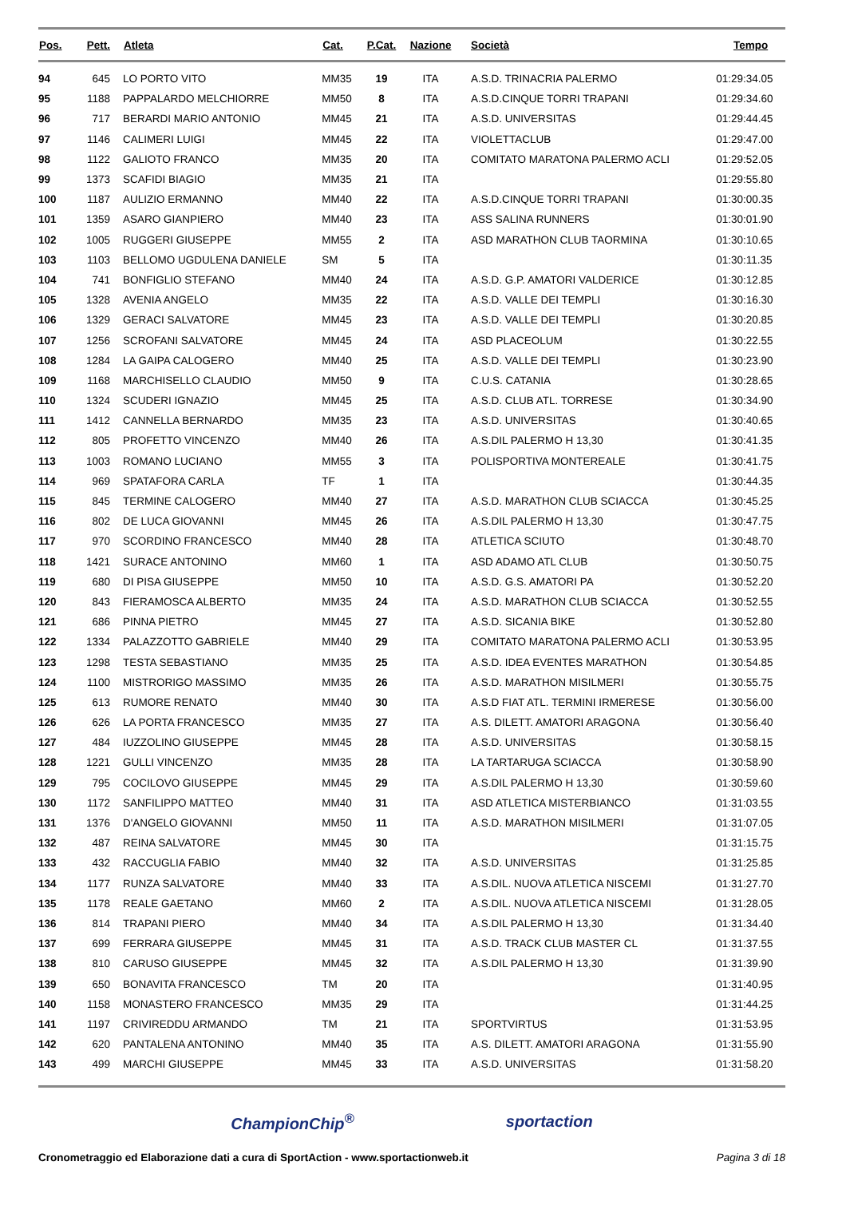| Pos. | Pett. | Atleta | Cat. | P.Cat. | Nazione | Società | Tempo |
| --- | --- | --- | --- | --- | --- | --- | --- |
| 94 | 645 | LO PORTO VITO | MM35 | 19 | ITA | A.S.D. TRINACRIA PALERMO | 01:29:34.05 |
| 95 | 1188 | PAPPALARDO MELCHIORRE | MM50 | 8 | ITA | A.S.D.CINQUE TORRI TRAPANI | 01:29:34.60 |
| 96 | 717 | BERARDI MARIO ANTONIO | MM45 | 21 | ITA | A.S.D. UNIVERSITAS | 01:29:44.45 |
| 97 | 1146 | CALIMERI LUIGI | MM45 | 22 | ITA | VIOLETTACLUB | 01:29:47.00 |
| 98 | 1122 | GALIOTO FRANCO | MM35 | 20 | ITA | COMITATO MARATONA PALERMO ACLI | 01:29:52.05 |
| 99 | 1373 | SCAFIDI BIAGIO | MM35 | 21 | ITA | | 01:29:55.80 |
| 100 | 1187 | AULIZIO ERMANNO | MM40 | 22 | ITA | A.S.D.CINQUE TORRI TRAPANI | 01:30:00.35 |
| 101 | 1359 | ASARO GIANPIERO | MM40 | 23 | ITA | ASS SALINA RUNNERS | 01:30:01.90 |
| 102 | 1005 | RUGGERI GIUSEPPE | MM55 | 2 | ITA | ASD MARATHON CLUB TAORMINA | 01:30:10.65 |
| 103 | 1103 | BELLOMO UGDULENA DANIELE | SM | 5 | ITA | | 01:30:11.35 |
| 104 | 741 | BONFIGLIO STEFANO | MM40 | 24 | ITA | A.S.D. G.P. AMATORI VALDERICE | 01:30:12.85 |
| 105 | 1328 | AVENIA ANGELO | MM35 | 22 | ITA | A.S.D. VALLE DEI TEMPLI | 01:30:16.30 |
| 106 | 1329 | GERACI SALVATORE | MM45 | 23 | ITA | A.S.D. VALLE DEI TEMPLI | 01:30:20.85 |
| 107 | 1256 | SCROFANI SALVATORE | MM45 | 24 | ITA | ASD PLACEOLUM | 01:30:22.55 |
| 108 | 1284 | LA GAIPA CALOGERO | MM40 | 25 | ITA | A.S.D. VALLE DEI TEMPLI | 01:30:23.90 |
| 109 | 1168 | MARCHISELLO CLAUDIO | MM50 | 9 | ITA | C.U.S. CATANIA | 01:30:28.65 |
| 110 | 1324 | SCUDERI IGNAZIO | MM45 | 25 | ITA | A.S.D. CLUB ATL. TORRESE | 01:30:34.90 |
| 111 | 1412 | CANNELLA BERNARDO | MM35 | 23 | ITA | A.S.D. UNIVERSITAS | 01:30:40.65 |
| 112 | 805 | PROFETTO VINCENZO | MM40 | 26 | ITA | A.S.DIL PALERMO H 13,30 | 01:30:41.35 |
| 113 | 1003 | ROMANO LUCIANO | MM55 | 3 | ITA | POLISPORTIVA MONTEREALE | 01:30:41.75 |
| 114 | 969 | SPATAFORA CARLA | TF | 1 | ITA | | 01:30:44.35 |
| 115 | 845 | TERMINE CALOGERO | MM40 | 27 | ITA | A.S.D. MARATHON CLUB SCIACCA | 01:30:45.25 |
| 116 | 802 | DE LUCA GIOVANNI | MM45 | 26 | ITA | A.S.DIL PALERMO H 13,30 | 01:30:47.75 |
| 117 | 970 | SCORDINO FRANCESCO | MM40 | 28 | ITA | ATLETICA SCIUTO | 01:30:48.70 |
| 118 | 1421 | SURACE ANTONINO | MM60 | 1 | ITA | ASD ADAMO ATL CLUB | 01:30:50.75 |
| 119 | 680 | DI PISA GIUSEPPE | MM50 | 10 | ITA | A.S.D. G.S. AMATORI PA | 01:30:52.20 |
| 120 | 843 | FIERAMOSCA ALBERTO | MM35 | 24 | ITA | A.S.D. MARATHON CLUB SCIACCA | 01:30:52.55 |
| 121 | 686 | PINNA PIETRO | MM45 | 27 | ITA | A.S.D. SICANIA BIKE | 01:30:52.80 |
| 122 | 1334 | PALAZZOTTO GABRIELE | MM40 | 29 | ITA | COMITATO MARATONA PALERMO ACLI | 01:30:53.95 |
| 123 | 1298 | TESTA SEBASTIANO | MM35 | 25 | ITA | A.S.D. IDEA EVENTES MARATHON | 01:30:54.85 |
| 124 | 1100 | MISTRORIGO MASSIMO | MM35 | 26 | ITA | A.S.D. MARATHON MISILMERI | 01:30:55.75 |
| 125 | 613 | RUMORE RENATO | MM40 | 30 | ITA | A.S.D FIAT ATL. TERMINI IRMERESE | 01:30:56.00 |
| 126 | 626 | LA PORTA FRANCESCO | MM35 | 27 | ITA | A.S. DILETT. AMATORI ARAGONA | 01:30:56.40 |
| 127 | 484 | IUZZOLINO GIUSEPPE | MM45 | 28 | ITA | A.S.D. UNIVERSITAS | 01:30:58.15 |
| 128 | 1221 | GULLI VINCENZO | MM35 | 28 | ITA | LA TARTARUGA SCIACCA | 01:30:58.90 |
| 129 | 795 | COCILOVO GIUSEPPE | MM45 | 29 | ITA | A.S.DIL PALERMO H 13,30 | 01:30:59.60 |
| 130 | 1172 | SANFILIPPO MATTEO | MM40 | 31 | ITA | ASD ATLETICA MISTERBIANCO | 01:31:03.55 |
| 131 | 1376 | D'ANGELO GIOVANNI | MM50 | 11 | ITA | A.S.D. MARATHON MISILMERI | 01:31:07.05 |
| 132 | 487 | REINA SALVATORE | MM45 | 30 | ITA | | 01:31:15.75 |
| 133 | 432 | RACCUGLIA FABIO | MM40 | 32 | ITA | A.S.D. UNIVERSITAS | 01:31:25.85 |
| 134 | 1177 | RUNZA SALVATORE | MM40 | 33 | ITA | A.S.DIL. NUOVA ATLETICA NISCEMI | 01:31:27.70 |
| 135 | 1178 | REALE GAETANO | MM60 | 2 | ITA | A.S.DIL. NUOVA ATLETICA NISCEMI | 01:31:28.05 |
| 136 | 814 | TRAPANI PIERO | MM40 | 34 | ITA | A.S.DIL PALERMO H 13,30 | 01:31:34.40 |
| 137 | 699 | FERRARA GIUSEPPE | MM45 | 31 | ITA | A.S.D. TRACK CLUB MASTER CL | 01:31:37.55 |
| 138 | 810 | CARUSO GIUSEPPE | MM45 | 32 | ITA | A.S.DIL PALERMO H 13,30 | 01:31:39.90 |
| 139 | 650 | BONAVITA FRANCESCO | TM | 20 | ITA | | 01:31:40.95 |
| 140 | 1158 | MONASTERO FRANCESCO | MM35 | 29 | ITA | | 01:31:44.25 |
| 141 | 1197 | CRIVIREDDU ARMANDO | TM | 21 | ITA | SPORTVIRTUS | 01:31:53.95 |
| 142 | 620 | PANTALENA ANTONINO | MM40 | 35 | ITA | A.S. DILETT. AMATORI ARAGONA | 01:31:55.90 |
| 143 | 499 | MARCHI GIUSEPPE | MM45 | 33 | ITA | A.S.D. UNIVERSITAS | 01:31:58.20 |
ChampionChip<sup>®</sup> sportaction
Cronometraggio ed Elaborazione dati a cura di SportAction - www.sportactionweb.it Pagina 3 di 18